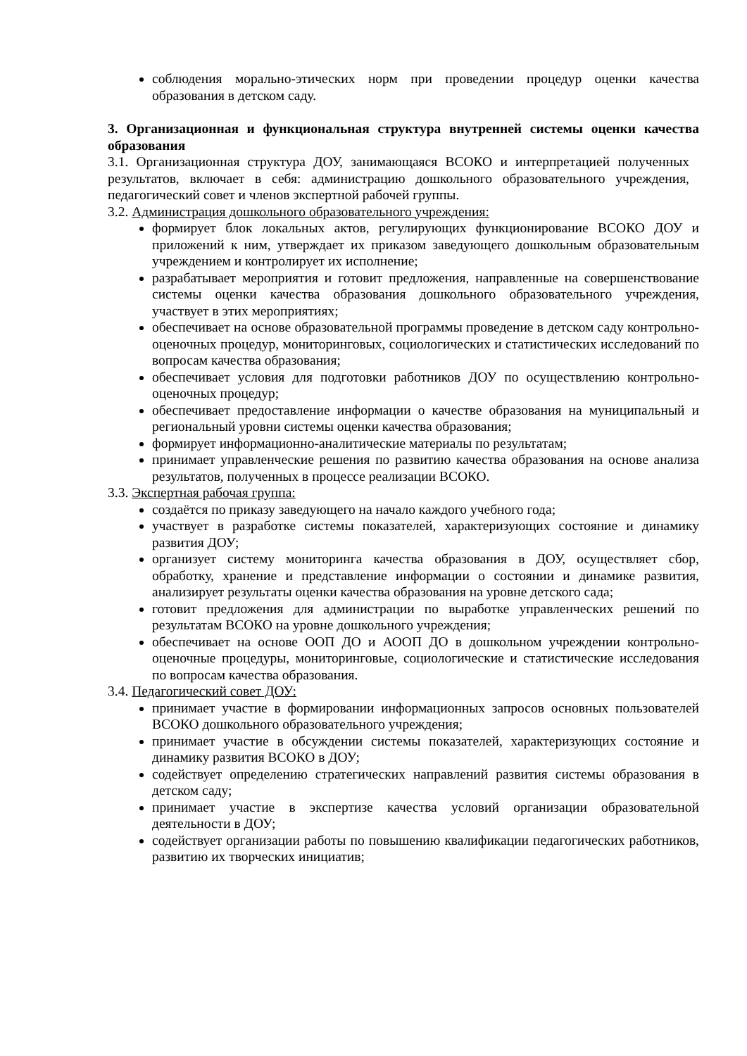соблюдения морально-этических норм при проведении процедур оценки качества образования в детском саду.
3. Организационная и функциональная структура внутренней системы оценки качества образования
3.1. Организационная структура ДОУ, занимающаяся ВСОКО и интерпретацией полученных результатов, включает в себя: администрацию дошкольного образовательного учреждения, педагогический совет и членов экспертной рабочей группы.
3.2. Администрация дошкольного образовательного учреждения:
формирует блок локальных актов, регулирующих функционирование ВСОКО ДОУ и приложений к ним, утверждает их приказом заведующего дошкольным образовательным учреждением и контролирует их исполнение;
разрабатывает мероприятия и готовит предложения, направленные на совершенствование системы оценки качества образования дошкольного образовательного учреждения, участвует в этих мероприятиях;
обеспечивает на основе образовательной программы проведение в детском саду контрольно-оценочных процедур, мониторинговых, социологических и статистических исследований по вопросам качества образования;
обеспечивает условия для подготовки работников ДОУ по осуществлению контрольно-оценочных процедур;
обеспечивает предоставление информации о качестве образования на муниципальный и региональный уровни системы оценки качества образования;
формирует информационно-аналитические материалы по результатам;
принимает управленческие решения по развитию качества образования на основе анализа результатов, полученных в процессе реализации ВСОКО.
3.3. Экспертная рабочая группа:
создаётся по приказу заведующего на начало каждого учебного года;
участвует в разработке системы показателей, характеризующих состояние и динамику развития ДОУ;
организует систему мониторинга качества образования в ДОУ, осуществляет сбор, обработку, хранение и представление информации о состоянии и динамике развития, анализирует результаты оценки качества образования на уровне детского сада;
готовит предложения для администрации по выработке управленческих решений по результатам ВСОКО на уровне дошкольного учреждения;
обеспечивает на основе ООП ДО и АООП ДО в дошкольном учреждении контрольно-оценочные процедуры, мониторинговые, социологические и статистические исследования по вопросам качества образования.
3.4. Педагогический совет ДОУ:
принимает участие в формировании информационных запросов основных пользователей ВСОКО дошкольного образовательного учреждения;
принимает участие в обсуждении системы показателей, характеризующих состояние и динамику развития ВСОКО в ДОУ;
содействует определению стратегических направлений развития системы образования в детском саду;
принимает участие в экспертизе качества условий организации образовательной деятельности в ДОУ;
содействует организации работы по повышению квалификации педагогических работников, развитию их творческих инициатив;